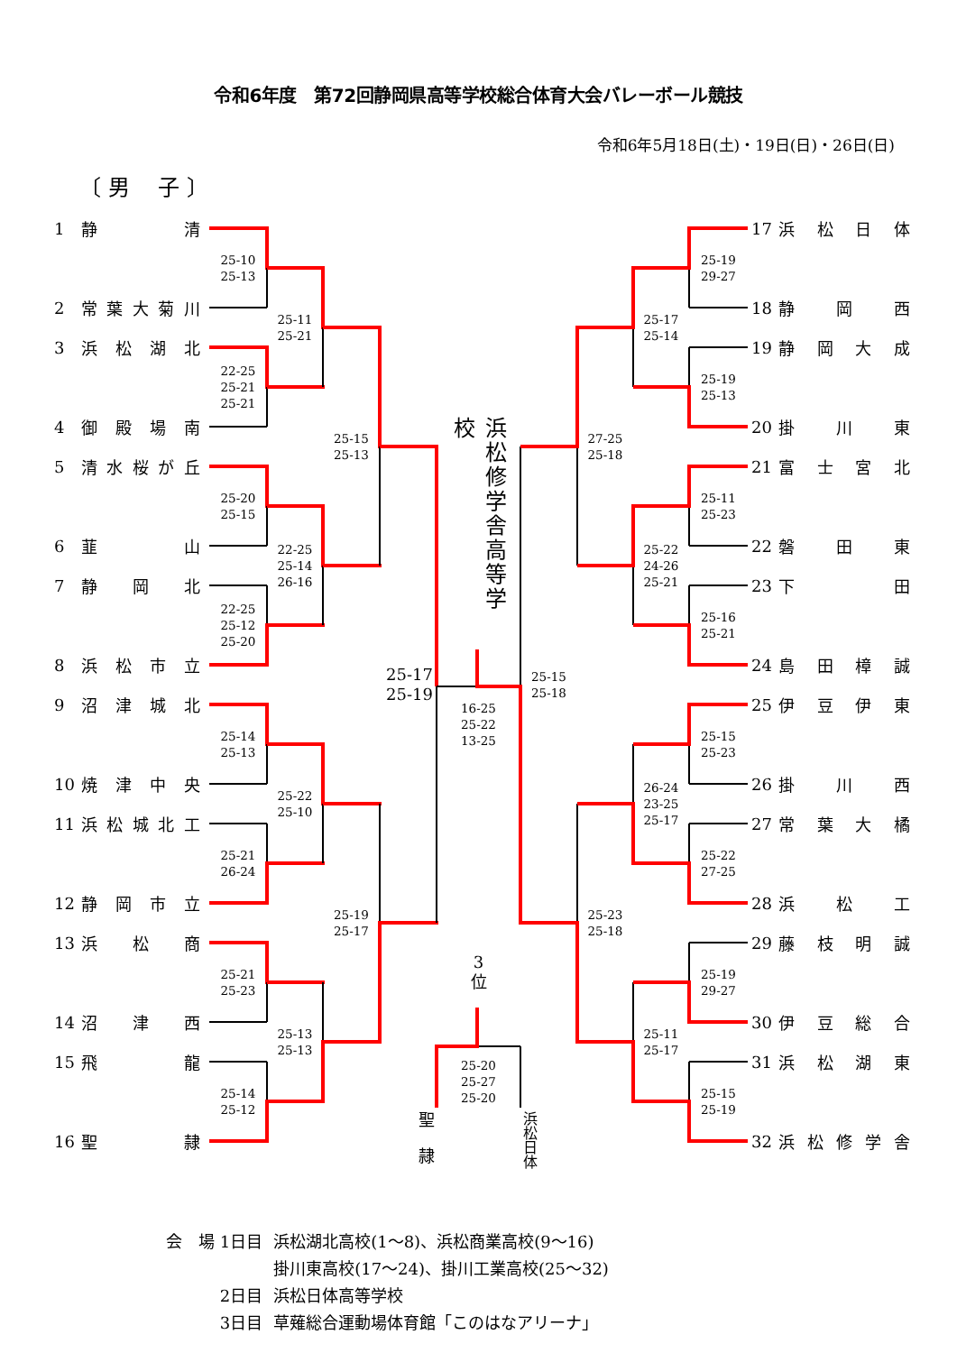令和6年度　第72回静岡県高等学校総合体育大会バレーボール競技
令和6年5月18日(土)・19日(日)・26日(日)
〔 男　 子 〕
1 静 清
2 常 葉 大 菊 川
3 浜 松 湖 北
4 御 殿 場 南
5 清 水 桜 が 丘
6 韮 山
7 静 岡 北
8 浜 松 市 立
9 沼 津 城 北
10 焼 津 中 央
11 浜 松 城 北 工
12 静 岡 市 立
13 浜 松 商
14 沼 津 西
15 飛 龍
16 聖 隷
25-10
25-13
22-25
25-21
25-21
25-20
25-15
22-25
25-12
25-20
25-14
25-13
25-21
26-24
25-21
25-23
25-14
25-12
25-11
25-21
22-25
25-14
26-16
25-22
25-10
25-13
25-13
25-15
25-13
25-19
25-17
浜松修学舎高等学校
25-17
25-19
16-25
25-22
13-25
25-15
25-18
3
位
25-20
25-27
25-20
聖隷
浜松日体
25-19
29-27
25-19
25-13
25-11
25-23
25-16
25-21
25-15
25-23
25-22
27-25
25-19
29-27
25-15
25-19
25-17
25-14
25-22
24-26
25-21
26-24
23-25
25-17
25-11
25-17
27-25
25-18
25-23
25-18
17 浜 松 日 体
18 静 岡 西
19 静 岡 大 成
20 掛 川 東
21 富 士 宮 北
22 磐 田 東
23 下 田
24 島 田 樟 誠
25 伊 豆 伊 東
26 掛 川 西
27 常 葉 大 橘
28 浜 松 工
29 藤 枝 明 誠
30 伊 豆 総 合
31 浜 松 湖 東
32 浜 松 修 学 舎
| 会 場 1日目 | 浜松湖北高校(1～8)、浜松商業高校(9～16) |
| | 掛川東高校(17～24)、掛川工業高校(25～32) |
| 2日目 | 浜松日体高等学校 |
| 3日目 | 草薙総合運動場体育館「このはなアリーナ」 |